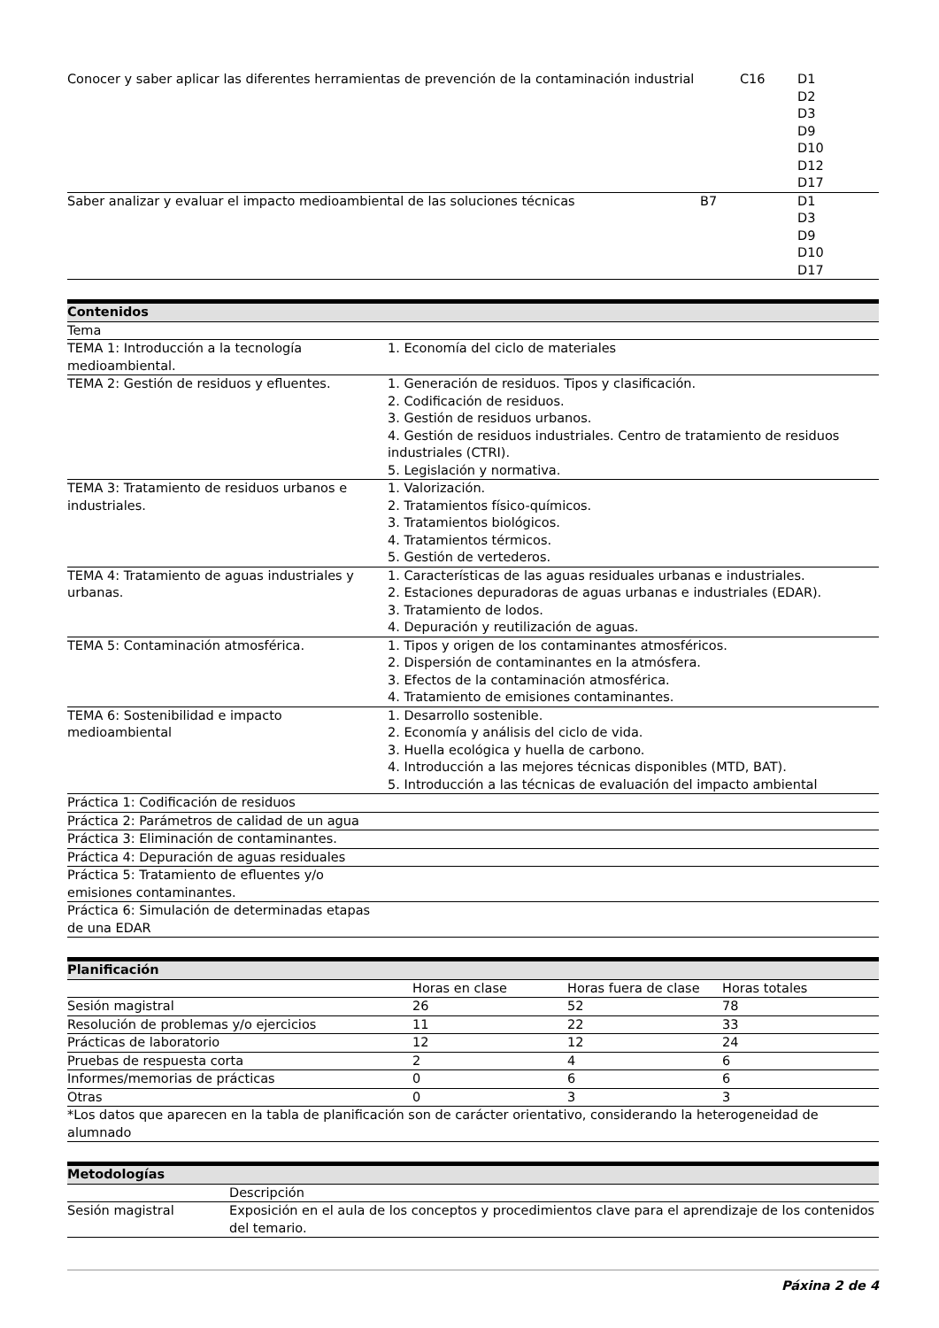| Conocer y saber aplicar las diferentes herramientas de prevención de la contaminación industrial | C16 | D1 D2 D3 D9 D10 D12 D17 |
| Saber analizar y evaluar el impacto medioambiental de las soluciones técnicas | B7 | D1 D3 D9 D10 D17 |
| Contenidos | |
| --- | --- |
| Tema | |
| TEMA 1: Introducción a la tecnología medioambiental. | 1. Economía del ciclo de materiales |
| TEMA 2: Gestión de residuos y efluentes. | 1. Generación de residuos. Tipos y clasificación. 2. Codificación de residuos. 3. Gestión de residuos urbanos. 4. Gestión de residuos industriales. Centro de tratamiento de residuos industriales (CTRI). 5. Legislación y normativa. |
| TEMA 3: Tratamiento de residuos urbanos e industriales. | 1. Valorización. 2. Tratamientos físico-químicos. 3. Tratamientos biológicos. 4. Tratamientos térmicos. 5. Gestión de vertederos. |
| TEMA 4: Tratamiento de aguas industriales y urbanas. | 1. Características de las aguas residuales urbanas e industriales. 2. Estaciones depuradoras de aguas urbanas e industriales (EDAR). 3. Tratamiento de lodos. 4. Depuración y reutilización de aguas. |
| TEMA 5: Contaminación atmosférica. | 1. Tipos y origen de los contaminantes atmosféricos. 2. Dispersión de contaminantes en la atmósfera. 3. Efectos de la contaminación atmosférica. 4. Tratamiento de emisiones contaminantes. |
| TEMA 6: Sostenibilidad e impacto medioambiental | 1. Desarrollo sostenible. 2. Economía y análisis del ciclo de vida. 3. Huella ecológica y huella de carbono. 4. Introducción a las mejores técnicas disponibles (MTD, BAT). 5. Introducción a las técnicas de evaluación del impacto ambiental |
| Práctica 1: Codificación de residuos | |
| Práctica 2: Parámetros de calidad de un agua | |
| Práctica 3: Eliminación de contaminantes. | |
| Práctica 4: Depuración de aguas residuales | |
| Práctica 5: Tratamiento de efluentes y/o emisiones contaminantes. | |
| Práctica 6: Simulación de determinadas etapas de una EDAR | |
| Planificación | | | |
| --- | --- | --- | --- |
| | Horas en clase | Horas fuera de clase | Horas totales |
| Sesión magistral | 26 | 52 | 78 |
| Resolución de problemas y/o ejercicios | 11 | 22 | 33 |
| Prácticas de laboratorio | 12 | 12 | 24 |
| Pruebas de respuesta corta | 2 | 4 | 6 |
| Informes/memorias de prácticas | 0 | 6 | 6 |
| Otras | 0 | 3 | 3 |
| *Los datos que aparecen en la tabla de planificación son de carácter orientativo, considerando la heterogeneidad de alumnado | | | |
| Metodologías | |
| --- | --- |
| | Descripción |
| Sesión magistral | Exposición en el aula de los conceptos y procedimientos clave para el aprendizaje de los contenidos del temario. |
Páxina 2 de 4